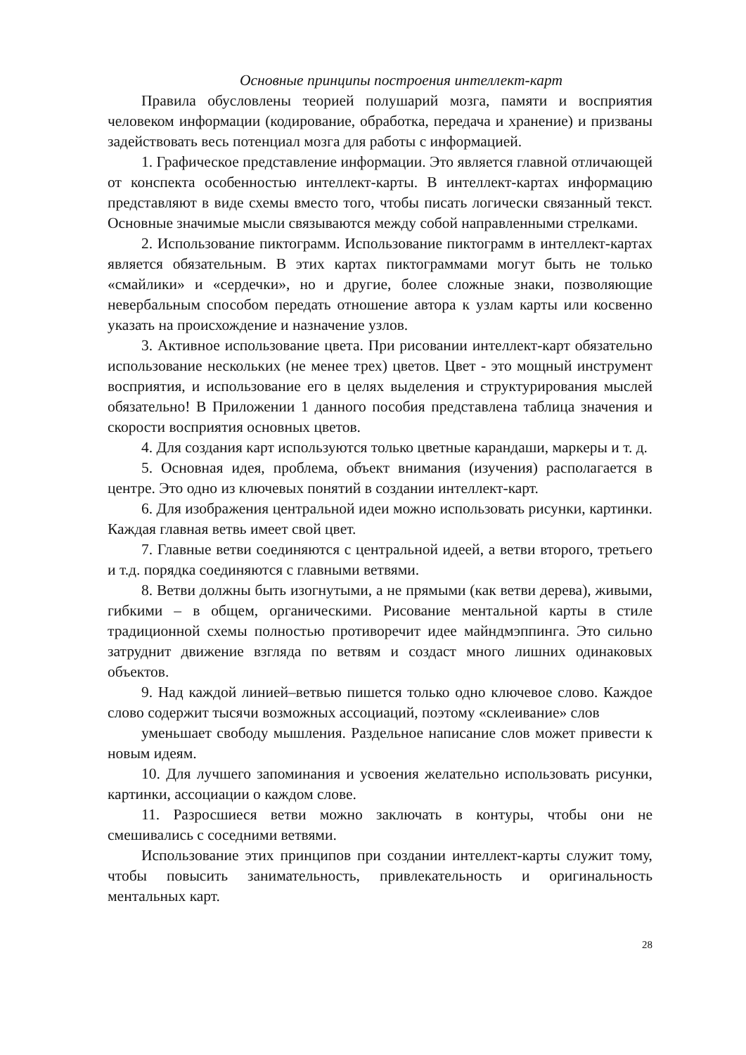Основные принципы построения интеллект-карт
Правила обусловлены теорией полушарий мозга, памяти и восприятия человеком информации (кодирование, обработка, передача и хранение) и призваны задействовать весь потенциал мозга для работы с информацией.
1. Графическое представление информации. Это является главной отличающей от конспекта особенностью интеллект-карты. В интеллект-картах информацию представляют в виде схемы вместо того, чтобы писать логически связанный текст. Основные значимые мысли связываются между собой направленными стрелками.
2. Использование пиктограмм. Использование пиктограмм в интеллект-картах является обязательным. В этих картах пиктограммами могут быть не только «смайлики» и «сердечки», но и другие, более сложные знаки, позволяющие невербальным способом передать отношение автора к узлам карты или косвенно указать на происхождение и назначение узлов.
3. Активное использование цвета. При рисовании интеллект-карт обязательно использование нескольких (не менее трех) цветов. Цвет - это мощный инструмент восприятия, и использование его в целях выделения и структурирования мыслей обязательно! В Приложении 1 данного пособия представлена таблица значения и скорости восприятия основных цветов.
4. Для создания карт используются только цветные карандаши, маркеры и т. д.
5. Основная идея, проблема, объект внимания (изучения) располагается в центре. Это одно из ключевых понятий в создании интеллект-карт.
6. Для изображения центральной идеи можно использовать рисунки, картинки. Каждая главная ветвь имеет свой цвет.
7. Главные ветви соединяются с центральной идеей, а ветви второго, третьего и т.д. порядка соединяются с главными ветвями.
8. Ветви должны быть изогнутыми, а не прямыми (как ветви дерева), живыми, гибкими – в общем, органическими. Рисование ментальной карты в стиле традиционной схемы полностью противоречит идее майндмэппинга. Это сильно затруднит движение взгляда по ветвям и создаст много лишних одинаковых объектов.
9. Над каждой линией–ветвью пишется только одно ключевое слово. Каждое слово содержит тысячи возможных ассоциаций, поэтому «склеивание» слов
уменьшает свободу мышления. Раздельное написание слов может привести к новым идеям.
10. Для лучшего запоминания и усвоения желательно использовать рисунки, картинки, ассоциации о каждом слове.
11. Разросшиеся ветви можно заключать в контуры, чтобы они не смешивались с соседними ветвями.
Использование этих принципов при создании интеллект-карты служит тому, чтобы повысить занимательность, привлекательность и оригинальность ментальных карт.
28